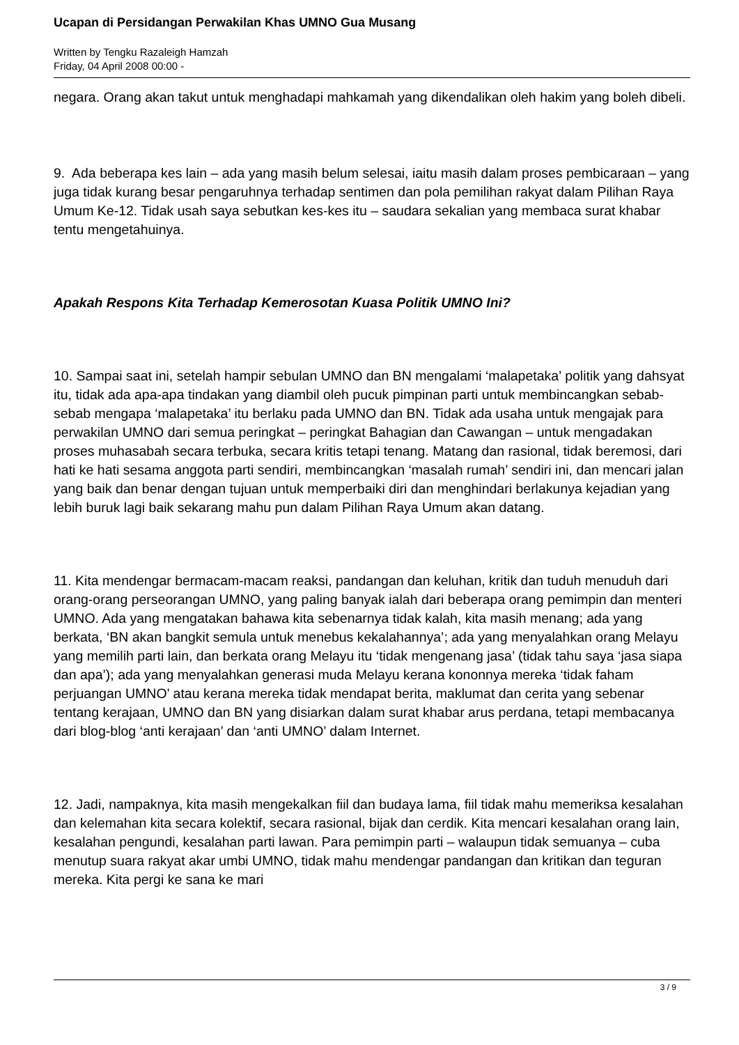Ucapan di Persidangan Perwakilan Khas UMNO Gua Musang
Written by Tengku Razaleigh Hamzah
Friday, 04 April 2008 00:00 -
negara. Orang akan takut untuk menghadapi mahkamah yang dikendalikan oleh hakim yang boleh dibeli.
9. Ada beberapa kes lain – ada yang masih belum selesai, iaitu masih dalam proses pembicaraan – yang juga tidak kurang besar pengaruhnya terhadap sentimen dan pola pemilihan rakyat dalam Pilihan Raya Umum Ke-12. Tidak usah saya sebutkan kes-kes itu – saudara sekalian yang membaca surat khabar tentu mengetahuinya.
Apakah Respons Kita Terhadap Kemerosotan Kuasa Politik UMNO Ini?
10. Sampai saat ini, setelah hampir sebulan UMNO dan BN mengalami ‘malapetaka’ politik yang dahsyat itu, tidak ada apa-apa tindakan yang diambil oleh pucuk pimpinan parti untuk membincangkan sebab-sebab mengapa ‘malapetaka’ itu berlaku pada UMNO dan BN. Tidak ada usaha untuk mengajak para perwakilan UMNO dari semua peringkat – peringkat Bahagian dan Cawangan – untuk mengadakan proses muhasabah secara terbuka, secara kritis tetapi tenang. Matang dan rasional, tidak beremosi, dari hati ke hati sesama anggota parti sendiri, membincangkan ‘masalah rumah’ sendiri ini, dan mencari jalan yang baik dan benar dengan tujuan untuk memperbaiki diri dan menghindari berlakunya kejadian yang lebih buruk lagi baik sekarang mahu pun dalam Pilihan Raya Umum akan datang.
11. Kita mendengar bermacam-macam reaksi, pandangan dan keluhan, kritik dan tuduh menuduh dari orang-orang perseorangan UMNO, yang paling banyak ialah dari beberapa orang pemimpin dan menteri UMNO. Ada yang mengatakan bahawa kita sebenarnya tidak kalah, kita masih menang; ada yang berkata, ‘BN akan bangkit semula untuk menebus kekalahannya’; ada yang menyalahkan orang Melayu yang memilih parti lain, dan berkata orang Melayu itu ‘tidak mengenang jasa’ (tidak tahu saya ‘jasa siapa dan apa’); ada yang menyalahkan generasi muda Melayu kerana kononnya mereka ‘tidak faham perjuangan UMNO’ atau kerana mereka tidak mendapat berita, maklumat dan cerita yang sebenar tentang kerajaan, UMNO dan BN yang disiarkan dalam surat khabar arus perdana, tetapi membacanya dari blog-blog ‘anti kerajaan’ dan ‘anti UMNO’ dalam Internet.
12. Jadi, nampaknya, kita masih mengekalkan fiil dan budaya lama, fiil tidak mahu memeriksa kesalahan dan kelemahan kita secara kolektif, secara rasional, bijak dan cerdik. Kita mencari kesalahan orang lain, kesalahan pengundi, kesalahan parti lawan. Para pemimpin parti – walaupun tidak semuanya – cuba menutup suara rakyat akar umbi UMNO, tidak mahu mendengar pandangan dan kritikan dan teguran mereka. Kita pergi ke sana ke mari
3 / 9